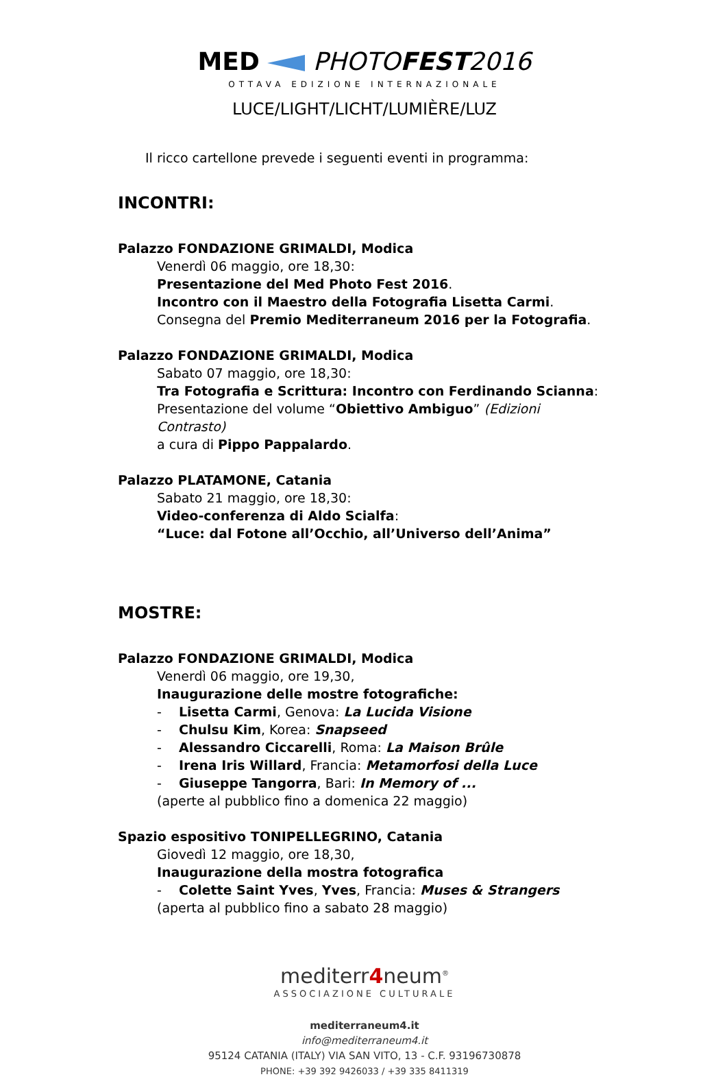MED PHOTOFEST2016
OTTAVA EDIZIONE INTERNAZIONALE
LUCE/LIGHT/LICHT/LUMIÈRE/LUZ
Il ricco cartellone prevede i seguenti eventi in programma:
INCONTRI:
Palazzo FONDAZIONE GRIMALDI, Modica
Venerdì 06 maggio, ore 18,30:
Presentazione del Med Photo Fest 2016.
Incontro con il Maestro della Fotografia Lisetta Carmi.
Consegna del Premio Mediterraneum 2016 per la Fotografia.
Palazzo FONDAZIONE GRIMALDI, Modica
Sabato 07 maggio, ore 18,30:
Tra Fotografia e Scrittura: Incontro con Ferdinando Scianna:
Presentazione del volume “Obiettivo Ambiguo” (Edizioni Contrasto)
a cura di Pippo Pappalardo.
Palazzo PLATAMONE, Catania
Sabato 21 maggio, ore 18,30:
Video-conferenza di Aldo Scialfa:
“Luce: dal Fotone all’Occhio, all’Universo dell’Anima”
MOSTRE:
Palazzo FONDAZIONE GRIMALDI, Modica
Venerdì 06 maggio, ore 19,30,
Inaugurazione delle mostre fotografiche:
- Lisetta Carmi, Genova: La Lucida Visione
- Chulsu Kim, Korea: Snapseed
- Alessandro Ciccarelli, Roma: La Maison Brûle
- Irena Iris Willard, Francia: Metamorfosi della Luce
- Giuseppe Tangorra, Bari: In Memory of ...
(aperte al pubblico fino a domenica 22 maggio)
Spazio espositivo TONIPELLEGRINO, Catania
Giovedì 12 maggio, ore 18,30,
Inaugurazione della mostra fotografica
- Colette Saint Yves, Yves, Francia: Muses & Strangers
(aperta al pubblico fino a sabato 28 maggio)
mediterr4neum<sup>®</sup>
ASSOCIAZIONE CULTURALE
mediterraneum4.it
info@mediterraneum4.it
95124 CATANIA (ITALY) VIA SAN VITO, 13 - C.F. 93196730878
PHONE: +39 392 9426033 / +39 335 8411319